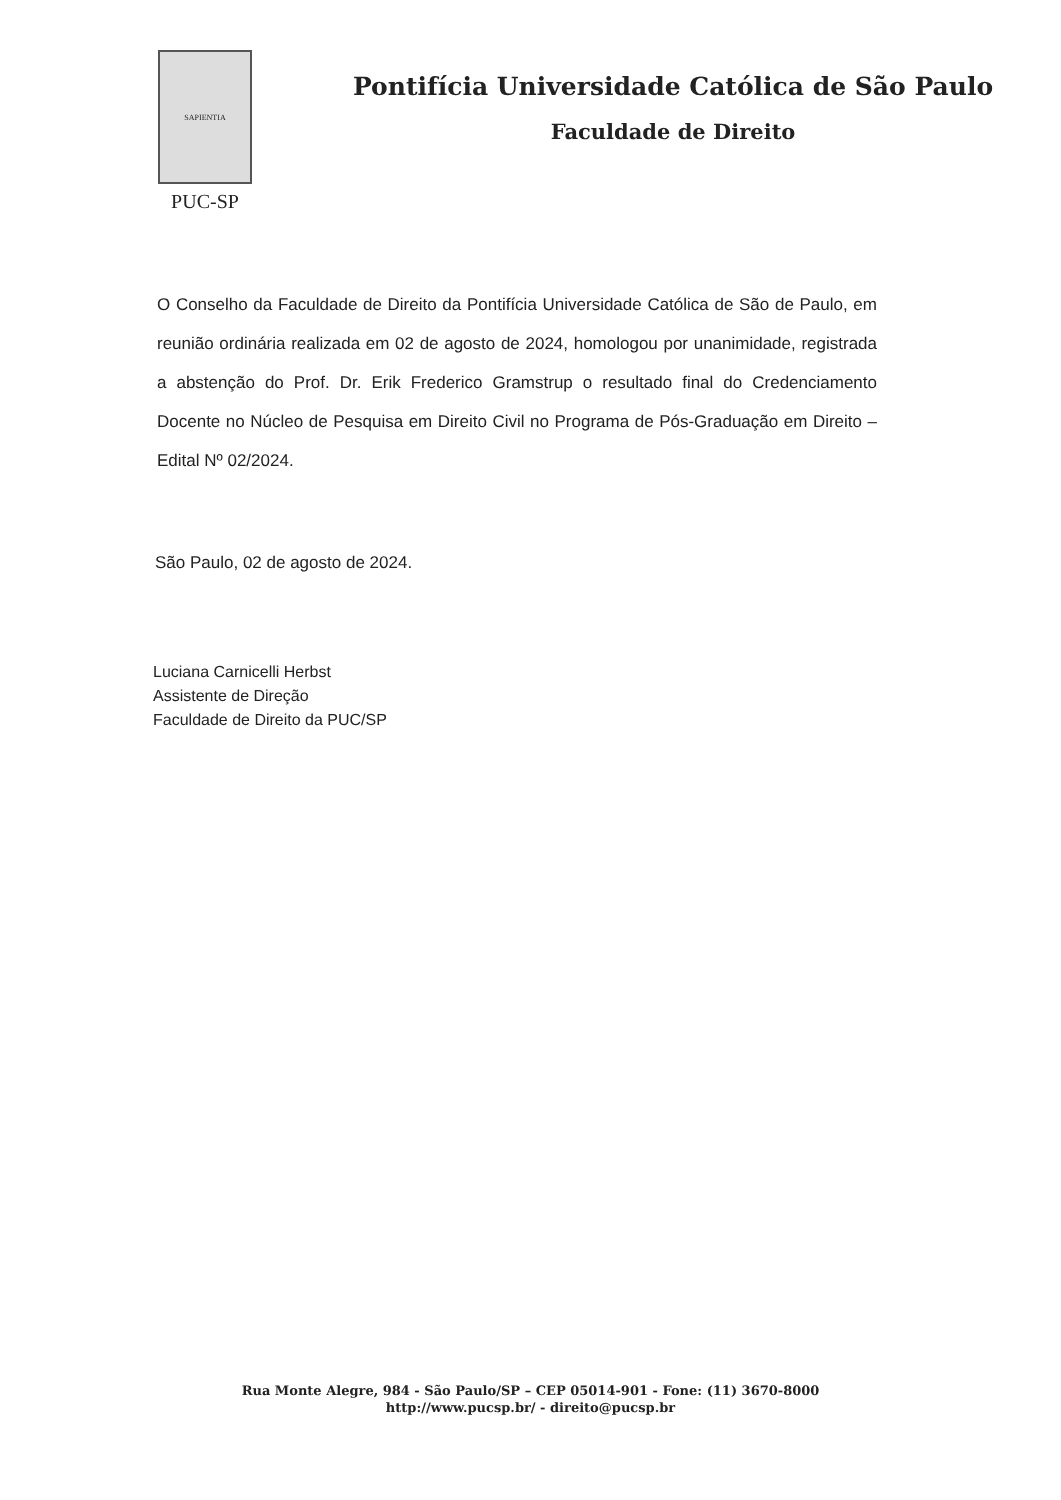SAPIENTIA
PUC-SP
Pontifícia Universidade Católica de São Paulo
Faculdade de Direito
O Conselho da Faculdade de Direito da Pontifícia Universidade Católica de São de Paulo, em reunião ordinária realizada em 02 de agosto de 2024, homologou por unanimidade, registrada a abstenção do Prof. Dr. Erik Frederico Gramstrup o resultado final do Credenciamento Docente no Núcleo de Pesquisa em Direito Civil no Programa de Pós-Graduação em Direito – Edital Nº 02/2024.
São Paulo, 02 de agosto de 2024.
Luciana Carnicelli Herbst
Assistente de Direção
Faculdade de Direito da PUC/SP
Rua Monte Alegre, 984 - São Paulo/SP – CEP 05014-901 - Fone: (11) 3670-8000
http://www.pucsp.br/ - direito@pucsp.br